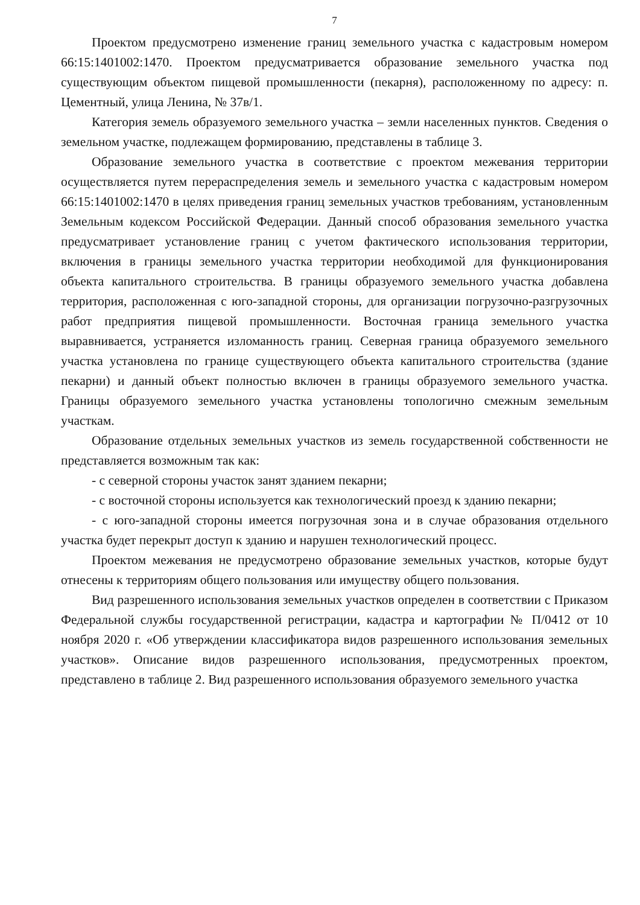7
Проектом предусмотрено изменение границ земельного участка с кадастровым номером 66:15:1401002:1470. Проектом предусматривается образование земельного участка под существующим объектом пищевой промышленности (пекарня), расположенному по адресу: п. Цементный, улица Ленина, № 37в/1.
Категория земель образуемого земельного участка – земли населенных пунктов. Сведения о земельном участке, подлежащем формированию, представлены в таблице 3.
Образование земельного участка в соответствие с проектом межевания территории осуществляется путем перераспределения земель и земельного участка с кадастровым номером 66:15:1401002:1470 в целях приведения границ земельных участков требованиям, установленным Земельным кодексом Российской Федерации. Данный способ образования земельного участка предусматривает установление границ с учетом фактического использования территории, включения в границы земельного участка территории необходимой для функционирования объекта капитального строительства. В границы образуемого земельного участка добавлена территория, расположенная с юго-западной стороны, для организации погрузочно-разгрузочных работ предприятия пищевой промышленности. Восточная граница земельного участка выравнивается, устраняется изломанность границ. Северная граница образуемого земельного участка установлена по границе существующего объекта капитального строительства (здание пекарни) и данный объект полностью включен в границы образуемого земельного участка. Границы образуемого земельного участка установлены топологично смежным земельным участкам.
Образование отдельных земельных участков из земель государственной собственности не представляется возможным так как:
- с северной стороны участок занят зданием пекарни;
- с восточной стороны используется как технологический проезд к зданию пекарни;
- с юго-западной стороны имеется погрузочная зона и в случае образования отдельного участка будет перекрыт доступ к зданию и нарушен технологический процесс.
Проектом межевания не предусмотрено образование земельных участков, которые будут отнесены к территориям общего пользования или имуществу общего пользования.
Вид разрешенного использования земельных участков определен в соответствии с Приказом Федеральной службы государственной регистрации, кадастра и картографии № П/0412 от 10 ноября 2020 г. «Об утверждении классификатора видов разрешенного использования земельных участков». Описание видов разрешенного использования, предусмотренных проектом, представлено в таблице 2. Вид разрешенного использования образуемого земельного участка